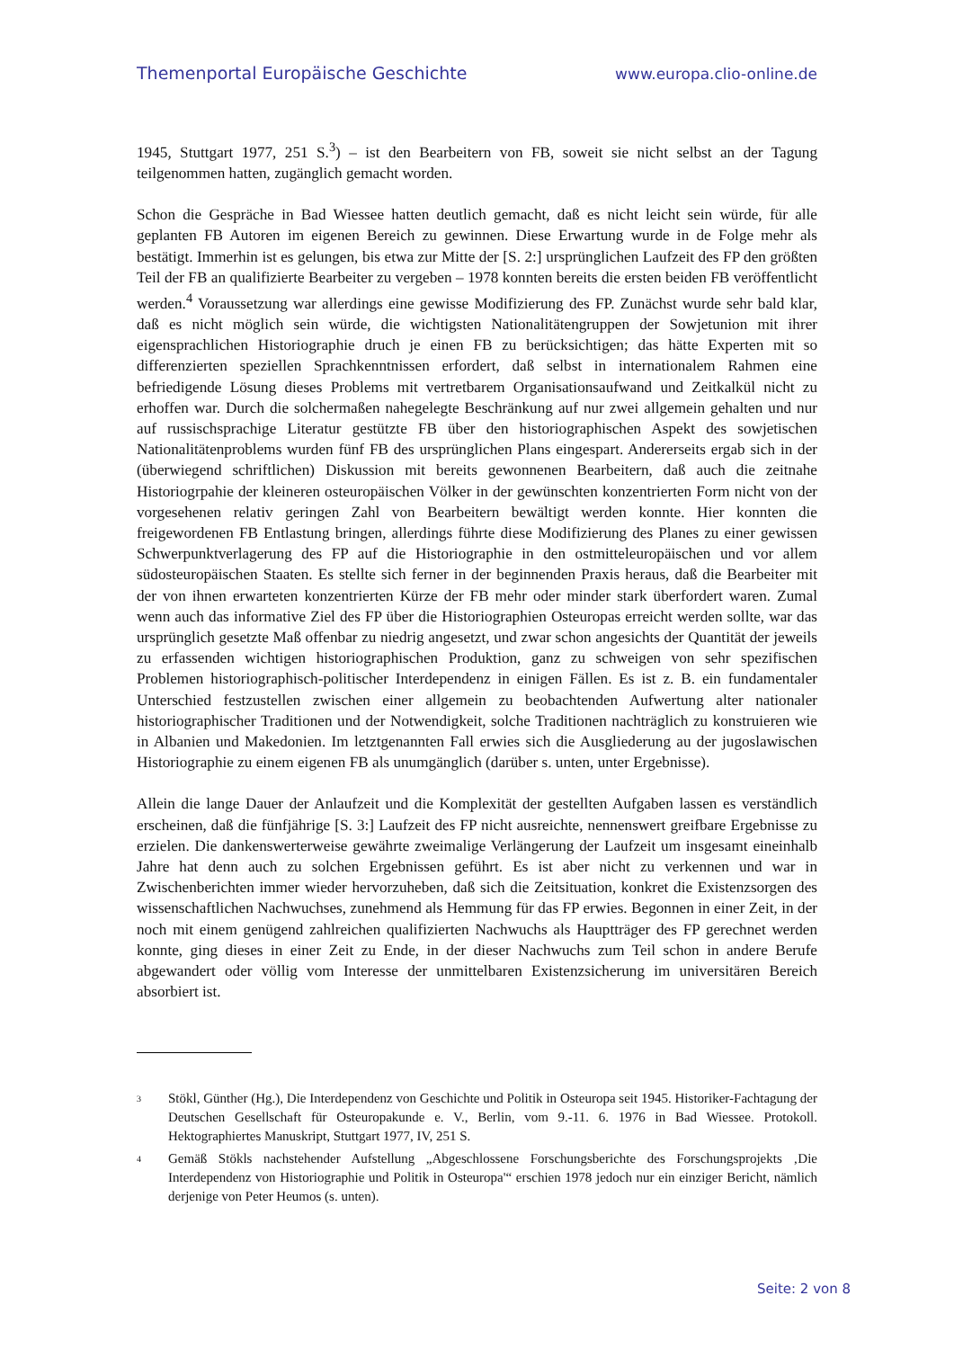Themenportal Europäische Geschichte www.europa.clio-online.de
1945, Stuttgart 1977, 251 S.<sup>3</sup>) – ist den Bearbeitern von FB, soweit sie nicht selbst an der Tagung teilgenommen hatten, zugänglich gemacht worden.
Schon die Gespräche in Bad Wiessee hatten deutlich gemacht, daß es nicht leicht sein würde, für alle geplanten FB Autoren im eigenen Bereich zu gewinnen. Diese Erwartung wurde in de Folge mehr als bestätigt. Immerhin ist es gelungen, bis etwa zur Mitte der [S. 2:] ursprünglichen Laufzeit des FP den größten Teil der FB an qualifizierte Bearbeiter zu vergeben – 1978 konnten bereits die ersten beiden FB veröffentlicht werden.<sup>4</sup> Voraussetzung war allerdings eine gewisse Modifizierung des FP. Zunächst wurde sehr bald klar, daß es nicht möglich sein würde, die wichtigsten Nationalitätengruppen der Sowjetunion mit ihrer eigensprachlichen Historiographie druch je einen FB zu berücksichtigen; das hätte Experten mit so differenzierten speziellen Sprachkenntnissen erfordert, daß selbst in internationalem Rahmen eine befriedigende Lösung dieses Problems mit vertretbarem Organisationsaufwand und Zeitkalkül nicht zu erhoffen war. Durch die solchermaßen nahegelegte Beschränkung auf nur zwei allgemein gehalten und nur auf russischsprachige Literatur gestützte FB über den historiographischen Aspekt des sowjetischen Nationalitätenproblems wurden fünf FB des ursprünglichen Plans eingespart. Andererseits ergab sich in der (überwiegend schriftlichen) Diskussion mit bereits gewonnenen Bearbeitern, daß auch die zeitnahe Historiogrpahie der kleineren osteuropäischen Völker in der gewünschten konzentrierten Form nicht von der vorgesehenen relativ geringen Zahl von Bearbeitern bewältigt werden konnte. Hier konnten die freigewordenen FB Entlastung bringen, allerdings führte diese Modifizierung des Planes zu einer gewissen Schwerpunktverlagerung des FP auf die Historiographie in den ostmitteleuropäischen und vor allem südosteuropäischen Staaten. Es stellte sich ferner in der beginnenden Praxis heraus, daß die Bearbeiter mit der von ihnen erwarteten konzentrierten Kürze der FB mehr oder minder stark überfordert waren. Zumal wenn auch das informative Ziel des FP über die Historiographien Osteuropas erreicht werden sollte, war das ursprünglich gesetzte Maß offenbar zu niedrig angesetzt, und zwar schon angesichts der Quantität der jeweils zu erfassenden wichtigen historiographischen Produktion, ganz zu schweigen von sehr spezifischen Problemen historiographisch-politischer Interdependenz in einigen Fällen. Es ist z. B. ein fundamentaler Unterschied festzustellen zwischen einer allgemein zu beobachtenden Aufwertung alter nationaler historiographischer Traditionen und der Notwendigkeit, solche Traditionen nachträglich zu konstruieren wie in Albanien und Makedonien. Im letztgenannten Fall erwies sich die Ausgliederung au der jugoslawischen Historiographie zu einem eigenen FB als unumgänglich (darüber s. unten, unter Ergebnisse).
Allein die lange Dauer der Anlaufzeit und die Komplexität der gestellten Aufgaben lassen es verständlich erscheinen, daß die fünfjährige [S. 3:] Laufzeit des FP nicht ausreichte, nennenswert greifbare Ergebnisse zu erzielen. Die dankenswerterweise gewährte zweimalige Verlängerung der Laufzeit um insgesamt eineinhalb Jahre hat denn auch zu solchen Ergebnissen geführt. Es ist aber nicht zu verkennen und war in Zwischenberichten immer wieder hervorzuheben, daß sich die Zeitsituation, konkret die Existenzsorgen des wissenschaftlichen Nachwuchses, zunehmend als Hemmung für das FP erwies. Begonnen in einer Zeit, in der noch mit einem genügend zahlreichen qualifizierten Nachwuchs als Hauptträger des FP gerechnet werden konnte, ging dieses in einer Zeit zu Ende, in der dieser Nachwuchs zum Teil schon in andere Berufe abgewandert oder völlig vom Interesse der unmittelbaren Existenzsicherung im universitären Bereich absorbiert ist.
3 Stökl, Günther (Hg.), Die Interdependenz von Geschichte und Politik in Osteuropa seit 1945. Historiker-Fachtagung der Deutschen Gesellschaft für Osteuropakunde e. V., Berlin, vom 9.-11. 6. 1976 in Bad Wiessee. Protokoll. Hektographiertes Manuskript, Stuttgart 1977, IV, 251 S.
4 Gemäß Stökls nachstehender Aufstellung „Abgeschlossene Forschungsberichte des Forschungsprojekts ‚Die Interdependenz von Historiographie und Politik in Osteuropa'“ erschien 1978 jedoch nur ein einziger Bericht, nämlich derjenige von Peter Heumos (s. unten).
Seite: 2 von 8